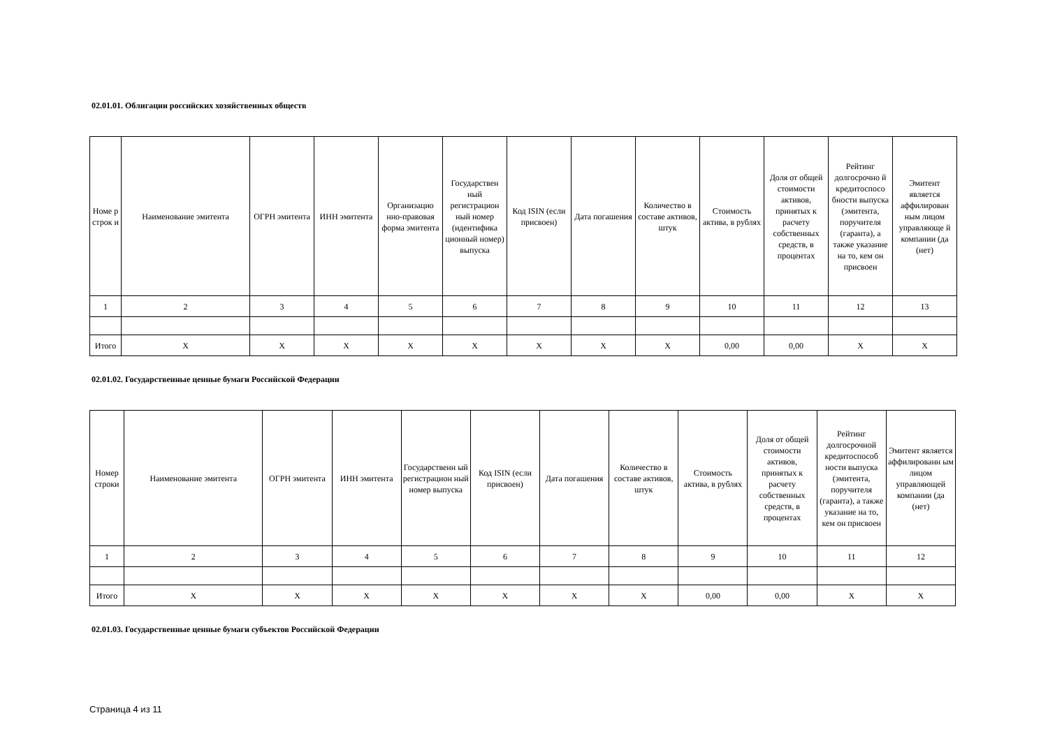02.01.01. Облигации российских хозяйственных обществ
| Номе р строк и | Наименование эмитента | ОГРН эмитента | ИНН эмитента | Организацио нно-правовая форма эмитента | Государствен ный регистрацион ный номер (идентифика ционный номер) выпуска | Код ISIN (если присвоен) | Дата погашения | Количество в составе активов, штук | Стоимость актива, в рублях | Доля от общей стоимости активов, принятых к расчету собственных средств, в процентах | Рейтинг долгосрочно й кредитоспосо бности выпуска (эмитента, поручителя (гаранта), а также указание на то, кем он присвоен | Эмитент является аффилирован ным лицом управляюще й компании (да (нет) |
| --- | --- | --- | --- | --- | --- | --- | --- | --- | --- | --- | --- | --- |
| 1 | 2 | 3 | 4 | 5 | 6 | 7 | 8 | 9 | 10 | 11 | 12 | 13 |
| Итого | X | X | X | X | X | X | X | X | 0,00 | 0,00 | X | X |
02.01.02. Государственные ценные бумаги Российской Федерации
| Номер строки | Наименование эмитента | ОГРН эмитента | ИНН эмитента | Государственн ый регистрацион ный номер выпуска | Код ISIN (если присвоен) | Дата погашения | Количество в составе активов, штук | Стоимость актива, в рублях | Доля от общей стоимости активов, принятых к расчету собственных средств, в процентах | Рейтинг долгосрочной кредитоспособ ности выпуска (эмитента, поручителя (гаранта), а также указание на то, кем он присвоен | Эмитент является аффилированн ым лицом управляющей компании (да (нет) |
| --- | --- | --- | --- | --- | --- | --- | --- | --- | --- | --- | --- |
| 1 | 2 | 3 | 4 | 5 | 6 | 7 | 8 | 9 | 10 | 11 | 12 |
| Итого | X | X | X | X | X | X | X | 0,00 | 0,00 | X | X |
02.01.03. Государственные ценные бумаги субъектов Российской Федерации
Страница 4 из 11